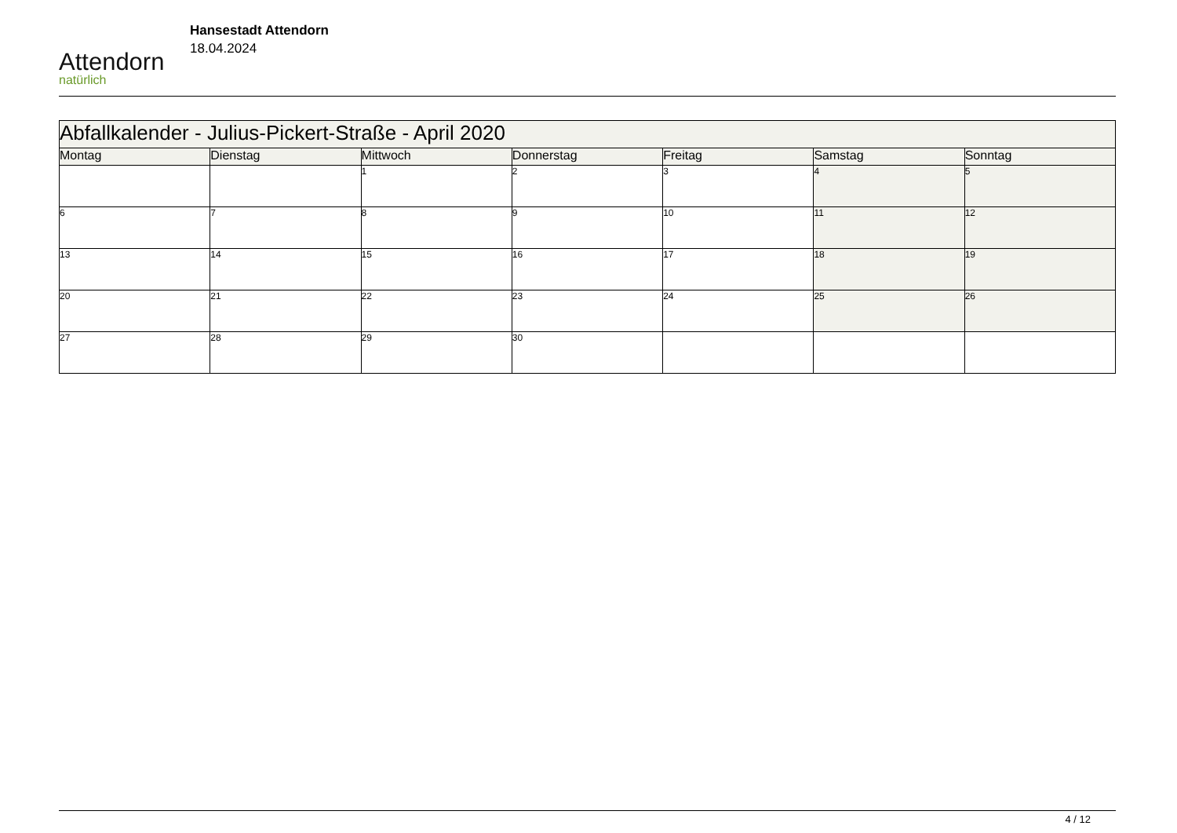Attendorn
natürlich
Hansestadt Attendorn
18.04.2024
| Abfallkalender - Julius-Pickert-Straße - April 2020 | | | | | | |
| Montag | Dienstag | Mittwoch | Donnerstag | Freitag | Samstag | Sonntag |
| | | 1 | 2 | 3 | 4 | 5 |
| 6 | 7 | 8 | 9 | 10 | 11 | 12 |
| 13 | 14 | 15 | 16 | 17 | 18 | 19 |
| 20 | 21 | 22 | 23 | 24 | 25 | 26 |
| 27 | 28 | 29 | 30 | | | |
4 / 12